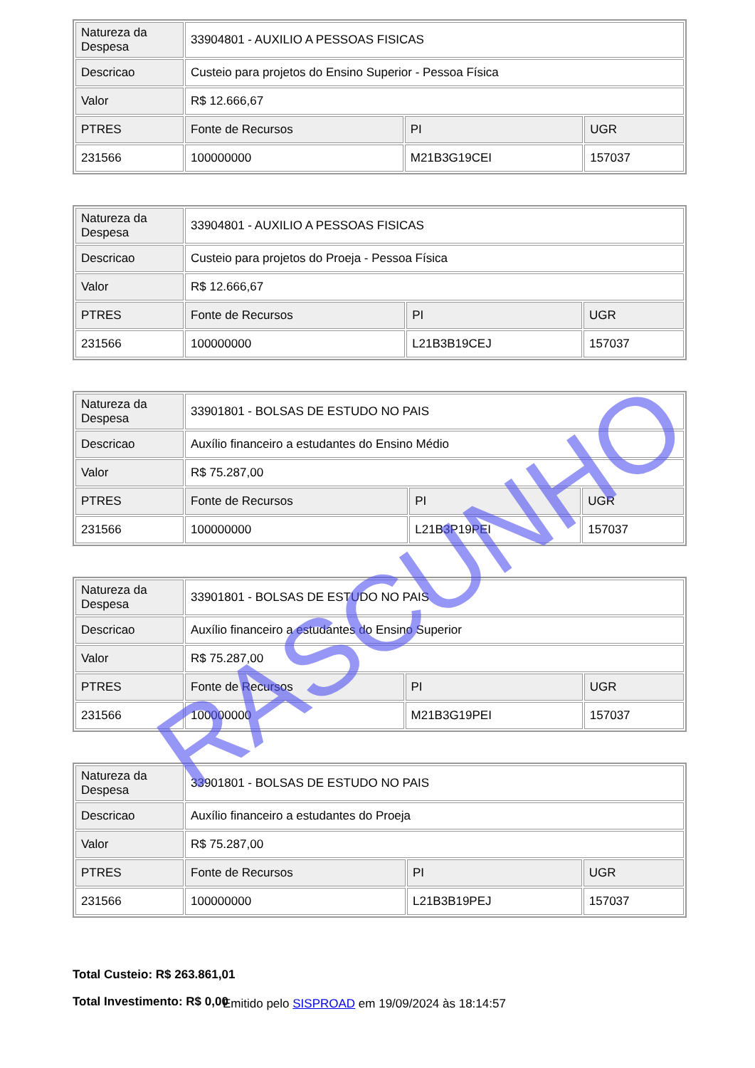| Natureza da Despesa | 33904801 - AUXILIO A PESSOAS FISICAS | | |
| Descricao | Custeio para projetos do Ensino Superior - Pessoa Física | | |
| Valor | R$ 12.666,67 | | |
| PTRES | Fonte de Recursos | PI | UGR |
| 231566 | 100000000 | M21B3G19CEI | 157037 |
| Natureza da Despesa | 33904801 - AUXILIO A PESSOAS FISICAS | | |
| Descricao | Custeio para projetos do Proeja - Pessoa Física | | |
| Valor | R$ 12.666,67 | | |
| PTRES | Fonte de Recursos | PI | UGR |
| 231566 | 100000000 | L21B3B19CEJ | 157037 |
| Natureza da Despesa | 33901801 - BOLSAS DE ESTUDO NO PAIS | | |
| Descricao | Auxílio financeiro a estudantes do Ensino Médio | | |
| Valor | R$ 75.287,00 | | |
| PTRES | Fonte de Recursos | PI | UGR |
| 231566 | 100000000 | L21B3P19PEI | 157037 |
| Natureza da Despesa | 33901801 - BOLSAS DE ESTUDO NO PAIS | | |
| Descricao | Auxílio financeiro a estudantes do Ensino Superior | | |
| Valor | R$ 75.287,00 | | |
| PTRES | Fonte de Recursos | PI | UGR |
| 231566 | 100000000 | M21B3G19PEI | 157037 |
| Natureza da Despesa | 33901801 - BOLSAS DE ESTUDO NO PAIS | | |
| Descricao | Auxílio financeiro a estudantes do Proeja | | |
| Valor | R$ 75.287,00 | | |
| PTRES | Fonte de Recursos | PI | UGR |
| 231566 | 100000000 | L21B3B19PEJ | 157037 |
Total Custeio: R$ 263.861,01
Total Investimento: R$ 0,00
Emitido pelo SISPROAD em 19/09/2024 às 18:14:57
RASCUNHO